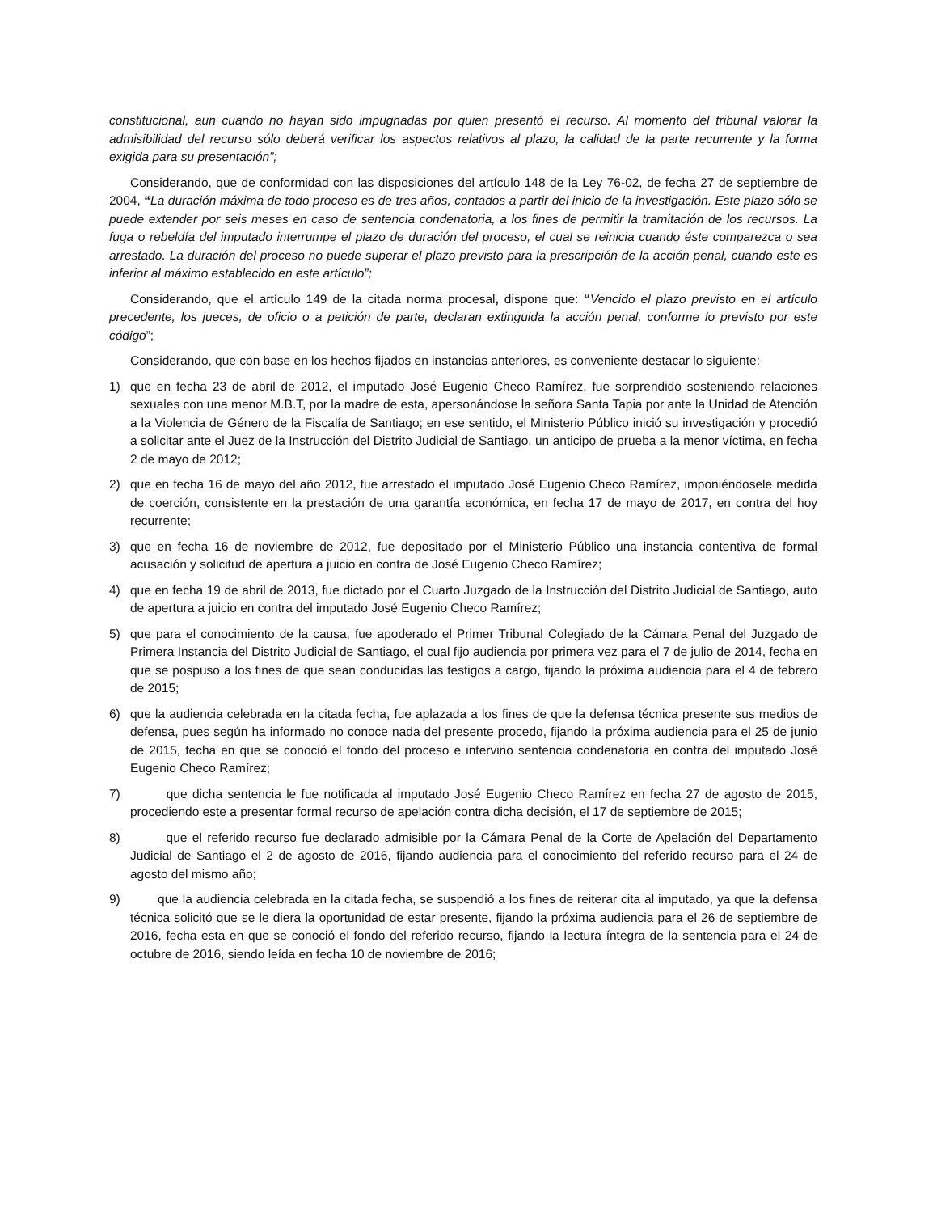constitucional, aun cuando no hayan sido impugnadas por quien presentó el recurso. Al momento del tribunal valorar la admisibilidad del recurso sólo deberá verificar los aspectos relativos al plazo, la calidad de la parte recurrente y la forma exigida para su presentación”;
Considerando, que de conformidad con las disposiciones del artículo 148 de la Ley 76-02, de fecha 27 de septiembre de 2004, “La duración máxima de todo proceso es de tres años, contados a partir del inicio de la investigación. Este plazo sólo se puede extender por seis meses en caso de sentencia condenatoria, a los fines de permitir la tramitación de los recursos. La fuga o rebeldía del imputado interrumpe el plazo de duración del proceso, el cual se reinicia cuando éste comparezca o sea arrestado. La duración del proceso no puede superar el plazo previsto para la prescripción de la acción penal, cuando este es inferior al máximo establecido en este artículo”;
Considerando, que el artículo 149 de la citada norma procesal, dispone que: “Vencido el plazo previsto en el artículo precedente, los jueces, de oficio o a petición de parte, declaran extinguida la acción penal, conforme lo previsto por este código”;
Considerando, que con base en los hechos fijados en instancias anteriores, es conveniente destacar lo siguiente:
1) que en fecha 23 de abril de 2012, el imputado José Eugenio Checo Ramírez, fue sorprendido sosteniendo relaciones sexuales con una menor M.B.T, por la madre de esta, apersonándose la señora Santa Tapia por ante la Unidad de Atención a la Violencia de Género de la Fiscalía de Santiago; en ese sentido, el Ministerio Público inició su investigación y procedió a solicitar ante el Juez de la Instrucción del Distrito Judicial de Santiago, un anticipo de prueba a la menor víctima, en fecha 2 de mayo de 2012;
2) que en fecha 16 de mayo del año 2012, fue arrestado el imputado José Eugenio Checo Ramírez, imponiéndosele medida de coerción, consistente en la prestación de una garantía económica, en fecha 17 de mayo de 2017, en contra del hoy recurrente;
3) que en fecha 16 de noviembre de 2012, fue depositado por el Ministerio Público una instancia contentiva de formal acusación y solicitud de apertura a juicio en contra de José Eugenio Checo Ramírez;
4) que en fecha 19 de abril de 2013, fue dictado por el Cuarto Juzgado de la Instrucción del Distrito Judicial de Santiago, auto de apertura a juicio en contra del imputado José Eugenio Checo Ramírez;
5) que para el conocimiento de la causa, fue apoderado el Primer Tribunal Colegiado de la Cámara Penal del Juzgado de Primera Instancia del Distrito Judicial de Santiago, el cual fijo audiencia por primera vez para el 7 de julio de 2014, fecha en que se pospuso a los fines de que sean conducidas las testigos a cargo, fijando la próxima audiencia para el 4 de febrero de 2015;
6) que la audiencia celebrada en la citada fecha, fue aplazada a los fines de que la defensa técnica presente sus medios de defensa, pues según ha informado no conoce nada del presente procedo, fijando la próxima audiencia para el 25 de junio de 2015, fecha en que se conoció el fondo del proceso e intervino sentencia condenatoria en contra del imputado José Eugenio Checo Ramírez;
7) que dicha sentencia le fue notificada al imputado José Eugenio Checo Ramírez en fecha 27 de agosto de 2015, procediendo este a presentar formal recurso de apelación contra dicha decisión, el 17 de septiembre de 2015;
8) que el referido recurso fue declarado admisible por la Cámara Penal de la Corte de Apelación del Departamento Judicial de Santiago el 2 de agosto de 2016, fijando audiencia para el conocimiento del referido recurso para el 24 de agosto del mismo año;
9) que la audiencia celebrada en la citada fecha, se suspendió a los fines de reiterar cita al imputado, ya que la defensa técnica solicitó que se le diera la oportunidad de estar presente, fijando la próxima audiencia para el 26 de septiembre de 2016, fecha esta en que se conoció el fondo del referido recurso, fijando la lectura íntegra de la sentencia para el 24 de octubre de 2016, siendo leída en fecha 10 de noviembre de 2016;